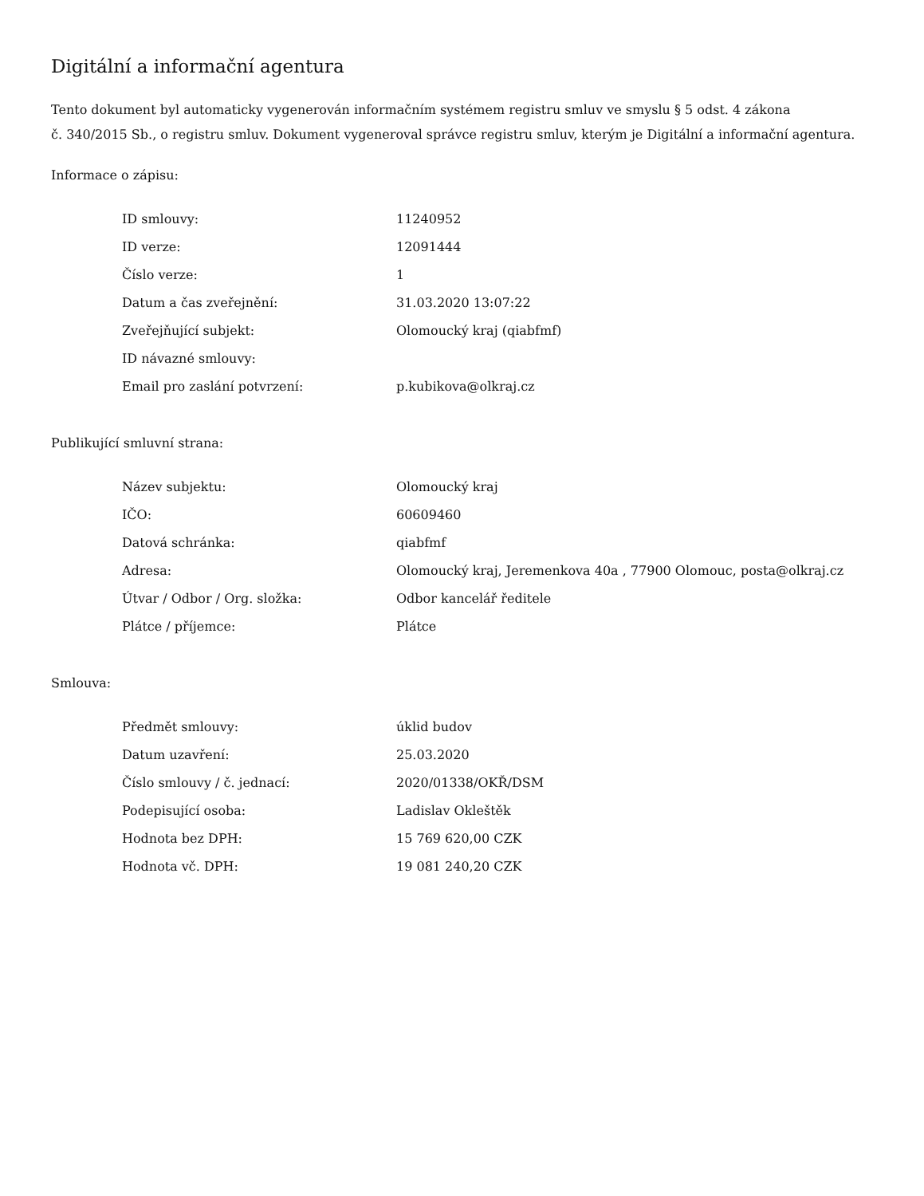Digitální a informační agentura
Tento dokument byl automaticky vygenerován informačním systémem registru smluv ve smyslu § 5 odst. 4 zákona
č. 340/2015 Sb., o registru smluv. Dokument vygeneroval správce registru smluv, kterým je Digitální a informační agentura.
Informace o zápisu:
| ID smlouvy: | 11240952 |
| ID verze: | 12091444 |
| Číslo verze: | 1 |
| Datum a čas zveřejnění: | 31.03.2020 13:07:22 |
| Zveřejňující subjekt: | Olomoucký kraj (qiabfmf) |
| ID návazné smlouvy: | |
| Email pro zaslání potvrzení: | p.kubikova@olkraj.cz |
Publikující smluvní strana:
| Název subjektu: | Olomoucký kraj |
| IČO: | 60609460 |
| Datová schránka: | qiabfmf |
| Adresa: | Olomoucký kraj, Jeremenkova 40a , 77900 Olomouc, posta@olkraj.cz |
| Útvar / Odbor / Org. složka: | Odbor kancelář ředitele |
| Plátce / příjemce: | Plátce |
Smlouva:
| Předmět smlouvy: | úklid budov |
| Datum uzavření: | 25.03.2020 |
| Číslo smlouvy / č. jednací: | 2020/01338/OKŘ/DSM |
| Podepisující osoba: | Ladislav Okleštěk |
| Hodnota bez DPH: | 15 769 620,00 CZK |
| Hodnota vč. DPH: | 19 081 240,20 CZK |